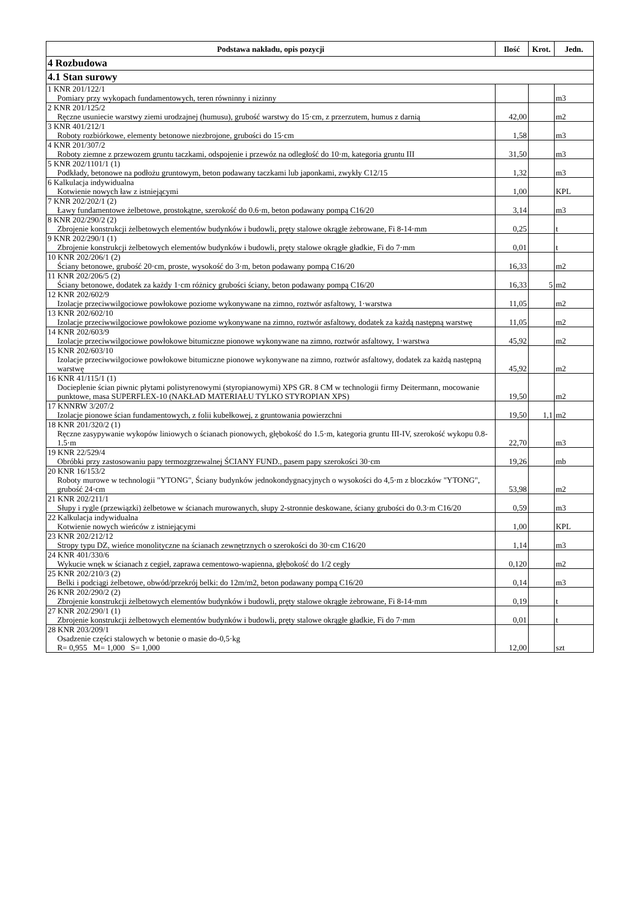| Podstawa nakładu, opis pozycji | Ilość | Krot. | Jedn. |
| --- | --- | --- | --- |
| 4 Rozbudowa | | | |
| 4.1 Stan surowy | | | |
| 1 KNR 201/122/1 Pomiary przy wykopach fundamentowych, teren równinny i nizinny | | | m3 |
| 2 KNR 201/125/2 Ręczne usuniecie warstwy ziemi urodzajnej (humusu), grubość warstwy do 15·cm, z przerzutem, humus z darnią | 42,00 | | m2 |
| 3 KNR 401/212/1 Roboty rozbiórkowe, elementy betonowe niezbrojone, grubości do 15·cm | 1,58 | | m3 |
| 4 KNR 201/307/2 Roboty ziemne z przewozem gruntu taczkami, odspojenie i przewóz na odległość do 10·m, kategoria gruntu III | 31,50 | | m3 |
| 5 KNR 202/1101/1 (1) Podkłady, betonowe na podłożu gruntowym, beton podawany taczkami lub japonkami, zwykły C12/15 | 1,32 | | m3 |
| 6 Kalkulacja indywidualna Kotwienie nowych ław z istniejącymi | 1,00 | | KPL |
| 7 KNR 202/202/1 (2) Ławy fundamentowe żelbetowe, prostokątne, szerokość do 0.6·m, beton podawany pompą C16/20 | 3,14 | | m3 |
| 8 KNR 202/290/2 (2) Zbrojenie konstrukcji żelbetowych elementów budynków i budowli, pręty stalowe okrągłe żebrowane, Fi 8-14·mm | 0,25 | | t |
| 9 KNR 202/290/1 (1) Zbrojenie konstrukcji żelbetowych elementów budynków i budowli, pręty stalowe okrągłe gładkie, Fi do 7·mm | 0,01 | | t |
| 10 KNR 202/206/1 (2) Ściany betonowe, grubość 20·cm, proste, wysokość do 3·m, beton podawany pompą C16/20 | 16,33 | | m2 |
| 11 KNR 202/206/5 (2) Ściany betonowe, dodatek za każdy 1·cm różnicy grubości ściany, beton podawany pompą C16/20 | 16,33 | 5 | m2 |
| 12 KNR 202/602/9 Izolacje przeciwwilgociowe powłokowe poziome wykonywane na zimno, roztwór asfaltowy, 1·warstwa | 11,05 | | m2 |
| 13 KNR 202/602/10 Izolacje przeciwwilgociowe powłokowe poziome wykonywane na zimno, roztwór asfaltowy, dodatek za każdą następną warstwę | 11,05 | | m2 |
| 14 KNR 202/603/9 Izolacje przeciwwilgociowe powłokowe bitumiczne pionowe wykonywane na zimno, roztwór asfaltowy, 1·warstwa | 45,92 | | m2 |
| 15 KNR 202/603/10 Izolacje przeciwwilgociowe powłokowe bitumiczne pionowe wykonywane na zimno, roztwór asfaltowy, dodatek za każdą następną warstwę | 45,92 | | m2 |
| 16 KNR 41/115/1 (1) Docieplenie ścian piwnic płytami polistyrenowymi (styropianowymi) XPS GR. 8 CM w technologii firmy Deitermann, mocowanie punktowe, masa SUPERFLEX-10 (NAKŁAD MATERIAŁU TYLKO STYROPIAN XPS) | 19,50 | | m2 |
| 17 KNNRW 3/207/2 Izolacje pionowe ścian fundamentowych, z folii kubełkowej, z gruntowania powierzchni | 19,50 | 1,1 | m2 |
| 18 KNR 201/320/2 (1) Ręczne zasypywanie wykopów liniowych o ścianach pionowych, głębokość do 1.5·m, kategoria gruntu III-IV, szerokość wykopu 0.8-1.5·m | 22,70 | | m3 |
| 19 KNR 22/529/4 Obróbki przy zastosowaniu papy termozgrzewalnej ŚCIANY FUND., pasem papy szerokości 30·cm | 19,26 | | mb |
| 20 KNR 16/153/2 Roboty murowe w technologii "YTONG", Ściany budynków jednokondygnacyjnych o wysokości do 4,5·m z bloczków "YTONG", grubość 24·cm | 53,98 | | m2 |
| 21 KNR 202/211/1 Słupy i rygle (przewiązki) żelbetowe w ścianach murowanych, słupy 2-stronnie deskowane, ściany grubości do 0.3·m C16/20 | 0,59 | | m3 |
| 22 Kalkulacja indywidualna Kotwienie nowych wieńców z istniejącymi | 1,00 | | KPL |
| 23 KNR 202/212/12 Stropy typu DZ, wieńce monolityczne na ścianach zewnętrznych o szerokości do 30·cm C16/20 | 1,14 | | m3 |
| 24 KNR 401/330/6 Wykucie wnęk w ścianach z cegieł, zaprawa cementowo-wapienna, głębokość do 1/2 cegły | 0,120 | | m2 |
| 25 KNR 202/210/3 (2) Belki i podciągi żelbetowe, obwód/przekrój belki: do 12m/m2, beton podawany pompą C16/20 | 0,14 | | m3 |
| 26 KNR 202/290/2 (2) Zbrojenie konstrukcji żelbetowych elementów budynków i budowli, pręty stalowe okrągłe żebrowane, Fi 8-14·mm | 0,19 | | t |
| 27 KNR 202/290/1 (1) Zbrojenie konstrukcji żelbetowych elementów budynków i budowli, pręty stalowe okrągłe gładkie, Fi do 7·mm | 0,01 | | t |
| 28 KNR 203/209/1 Osadzenie części stalowych w betonie o masie do-0,5·kg R= 0,955 M= 1,000 S= 1,000 | 12,00 | | szt |